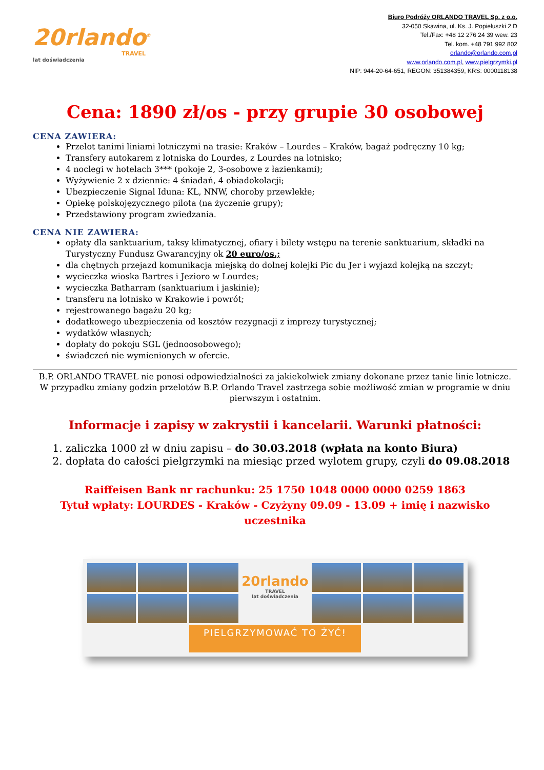20rlando<sup>®</sup>
TRAVEL
lat doświadczenia
Biuro Podróży ORLANDO TRAVEL Sp. z o.o.
32-050 Skawina, ul. Ks. J. Popiełuszki 2 D
Tel./Fax: +48 12 276 24 39 wew. 23
Tel. kom. +48 791 992 802
orlando@orlando.com.pl
www.orlando.com.pl, www.pielgrzymki.pl
NIP: 944-20-64-651, REGON: 351384359, KRS: 0000118138
Cena: 1890 zł/os - przy grupie 30 osobowej
CENA ZAWIERA:
Przelot tanimi liniami lotniczymi na trasie: Kraków – Lourdes – Kraków, bagaż podręczny 10 kg;
Transfery autokarem z lotniska do Lourdes, z Lourdes na lotnisko;
4 noclegi w hotelach 3*** (pokoje 2, 3-osobowe z łazienkami);
Wyżywienie 2 x dziennie: 4 śniadań, 4 obiadokolacji;
Ubezpieczenie Signal Iduna: KL, NNW, choroby przewlekłe;
Opiekę polskojęzycznego pilota (na życzenie grupy);
Przedstawiony program zwiedzania.
CENA NIE ZAWIERA:
opłaty dla sanktuarium, taksy klimatycznej, ofiary i bilety wstępu na terenie sanktuarium, składki na Turystyczny Fundusz Gwarancyjny ok 20 euro/os.;
dla chętnych przejazd komunikacja miejską do dolnej kolejki Pic du Jer i wyjazd kolejką na szczyt;
wycieczka wioska Bartres i Jezioro w Lourdes;
wycieczka Batharram (sanktuarium i jaskinie);
transferu na lotnisko w Krakowie i powrót;
rejestrowanego bagażu 20 kg;
dodatkowego ubezpieczenia od kosztów rezygnacji z imprezy turystycznej;
wydatków własnych;
dopłaty do pokoju SGL (jednoosobowego);
świadczeń nie wymienionych w ofercie.
B.P. ORLANDO TRAVEL nie ponosi odpowiedzialności za jakiekolwiek zmiany dokonane przez tanie linie lotnicze.
W przypadku zmiany godzin przelotów B.P. Orlando Travel zastrzega sobie możliwość zmian w programie w dniu pierwszym i ostatnim.
Informacje i zapisy w zakrystii i kancelarii. Warunki płatności:
1. zaliczka 1000 zł w dniu zapisu – do 30.03.2018 (wpłata na konto Biura)
2. dopłata do całości pielgrzymki na miesiąc przed wylotem grupy, czyli do 09.08.2018
Raiffeisen Bank nr rachunku: 25 1750 1048 0000 0000 0259 1863
Tytuł wpłaty: LOURDES - Kraków - Czyżyny 09.09 - 13.09 + imię i nazwisko uczestnika
20rlando
TRAVEL
lat doświadczenia
PIELGRZYMOWAĆ TO ŻYĆ!